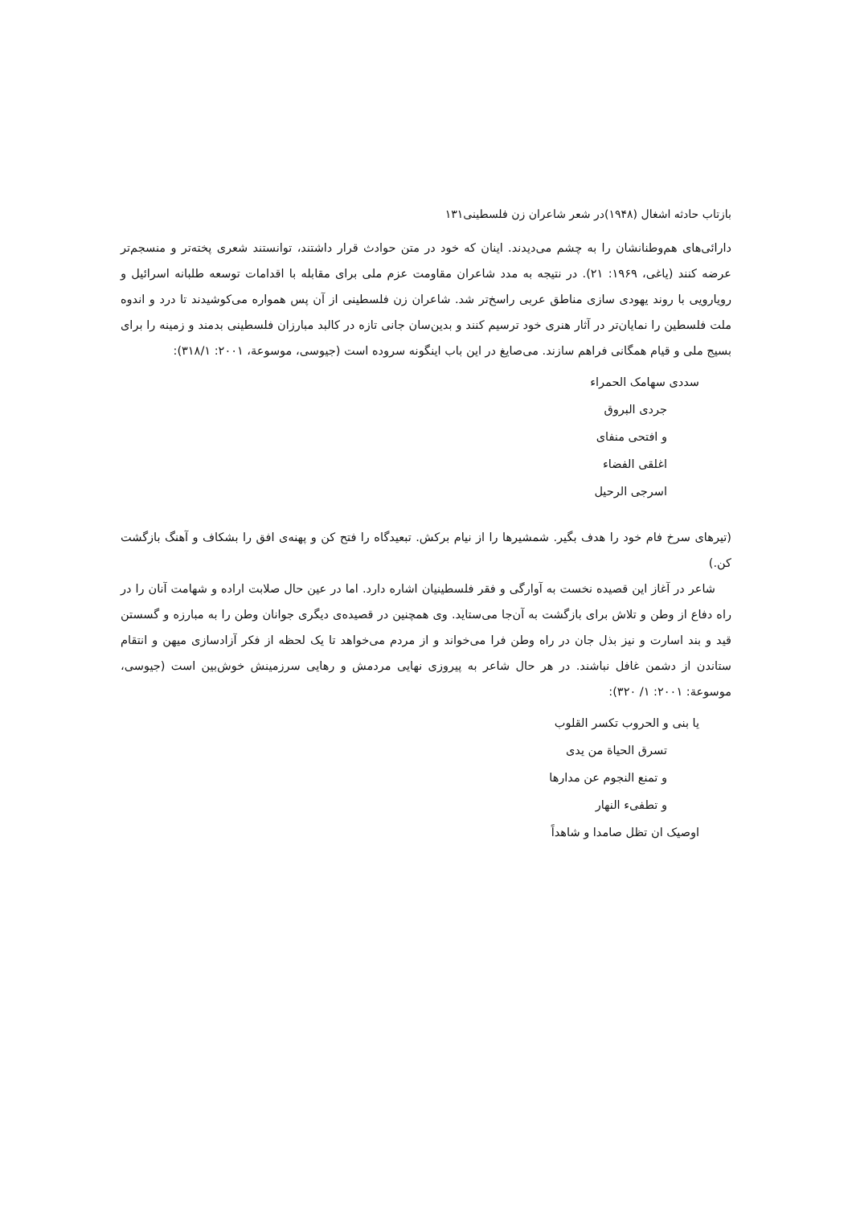بازتاب حادثه اشغال (۱۹۴۸)در شعر شاعران زن فلسطینی۱۳۱
دارائی‌های هم‌وطنانشان را به چشم می‌دیدند. اینان که خود در متن حوادث قرار داشتند، توانستند شعری پخته‌تر و منسجم‌تر عرضه کنند (یاغی، ۱۹۶۹: ۲۱). در نتیجه به مدد شاعران مقاومت عزم ملی برای مقابله با اقدامات توسعه طلبانه اسرائیل و رویارویی با روند یهودی سازی مناطق عربی راسخ‌تر شد. شاعران زن فلسطینی از آن پس همواره می‌کوشیدند تا درد و اندوه ملت فلسطین را نمایان‌تر در آثار هنری خود ترسیم کنند و بدین‌سان جانی تازه در کالبد مبارزان فلسطینی بدمند و زمینه را برای بسیج ملی و قیام همگانی فراهم سازند. می‌صایغ در این باب اینگونه سروده است (جیوسی، موسوعة، ۲۰۰۱: ۳۱۸/۱):
سددی سهامک الحمراء
جردی البروق
و افتحی منفای
اغلقی الفضاء
اسرجی الرحیل
(تیرهای سرخ فام خود را هدف بگیر. شمشیرها را از نیام برکش. تبعیدگاه را فتح کن و پهنه‌ی افق را بشکاف و آهنگ بازگشت کن.)
شاعر در آغاز این قصیده نخست به آوارگی و فقر فلسطینیان اشاره دارد. اما در عین حال صلابت اراده و شهامت آنان را در راه دفاع از وطن و تلاش برای بازگشت به آن‌جا می‌ستاید. وی همچنین در قصیده‌ی دیگری جوانان وطن را به مبارزه و گسستن قید و بند اسارت و نیز بذل جان در راه وطن فرا می‌خواند و از مردم می‌خواهد تا یک لحظه از فکر آزادسازی میهن و انتقام ستاندن از دشمن غافل نباشند. در هر حال شاعر به پیروزی نهایی مردمش و رهایی سرزمینش خوش‌بین است (جیوسی، موسوعة: ۲۰۰۱: ۱/ ۳۲۰):
یا بنی و الحروب تکسر القلوب
تسرق الحیاة من یدی
و تمنع النجوم عن مدارها
و تطفیء النهار
اوصیک ان تظل صامدا و شاهداً